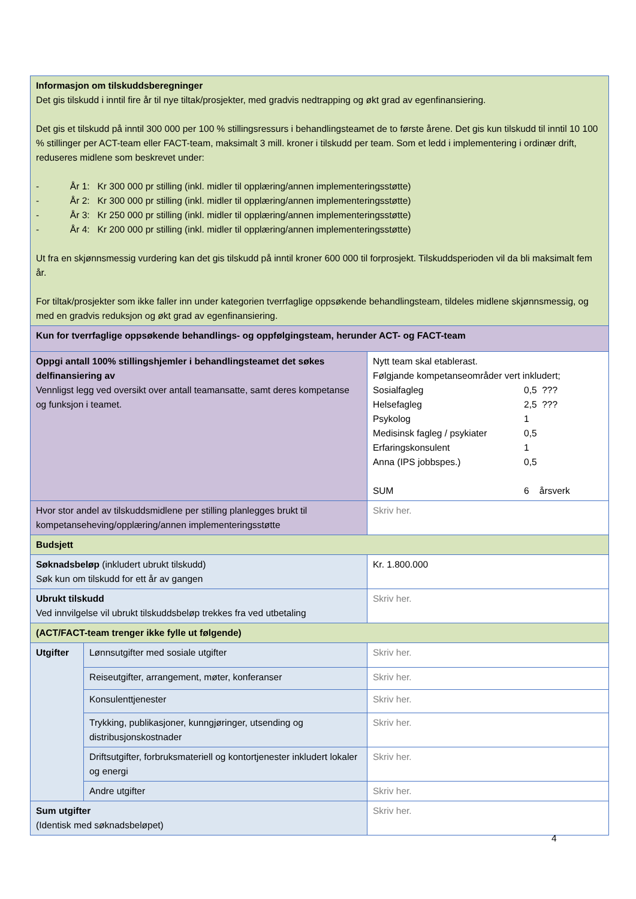| Informasjon om tilskuddsberegninger Det gis tilskudd i inntil fire år til nye tiltak/prosjekter, med gradvis nedtrapping og økt grad av egenfinansiering. Det gis et tilskudd på inntil 300 000 per 100 % stillingsressurs i behandlingsteamet de to første årene. Det gis kun tilskudd til inntil 10 100 % stillinger per ACT-team eller FACT-team, maksimalt 3 mill. kroner i tilskudd per team. Som et ledd i implementering i ordinær drift, reduseres midlene som beskrevet under: - År 1: Kr 300 000 pr stilling (inkl. midler til opplæring/annen implementeringsstøtte) - År 2: Kr 300 000 pr stilling (inkl. midler til opplæring/annen implementeringsstøtte) - År 3: Kr 250 000 pr stilling (inkl. midler til opplæring/annen implementeringsstøtte) - År 4: Kr 200 000 pr stilling (inkl. midler til opplæring/annen implementeringsstøtte) Ut fra en skjønnsmessig vurdering kan det gis tilskudd på inntil kroner 600 000 til forprosjekt. Tilskuddsperioden vil da bli maksimalt fem år. For tiltak/prosjekter som ikke faller inn under kategorien tverrfaglige oppsøkende behandlingsteam, tildeles midlene skjønnsmessig, og med en gradvis reduksjon og økt grad av egenfinansiering. | | |
| Kun for tverrfaglige oppsøkende behandlings- og oppfølgingsteam, herunder ACT- og FACT-team | | |
| Oppgi antall 100% stillingshjemler i behandlingsteamet det søkes delfinansiering av Vennligst legg ved oversikt over antall teamansatte, samt deres kompetanse og funksjon i teamet. | | Nytt team skal etablerast. Følgjande kompetanseområder vert inkludert; Sosialfagleg 0,5 ??? Helsefagleg 2,5 ??? Psykolog 1 Medisinsk fagleg / psykiater 0,5 Erfaringskonsulent 1 Anna (IPS jobbspes.) 0,5 SUM 6 årsverk |
| Hvor stor andel av tilskuddsmidlene per stilling planlegges brukt til kompetanseheving/opplæring/annen implementeringsstøtte | | Skriv her. |
| Budsjett | | |
| Søknadsbeløp (inkludert ubrukt tilskudd) Søk kun om tilskudd for ett år av gangen | | Kr. 1.800.000 |
| Ubrukt tilskudd Ved innvilgelse vil ubrukt tilskuddsbeløp trekkes fra ved utbetaling | | Skriv her. |
| (ACT/FACT-team trenger ikke fylle ut følgende) | | |
| Utgifter | Lønnsutgifter med sosiale utgifter | Skriv her. |
| | Reiseutgifter, arrangement, møter, konferanser | Skriv her. |
| | Konsulenttjenester | Skriv her. |
| | Trykking, publikasjoner, kunngjøringer, utsending og distribusjonskostnader | Skriv her. |
| | Driftsutgifter, forbruksmateriell og kontortjenester inkludert lokaler og energi | Skriv her. |
| | Andre utgifter | Skriv her. |
| Sum utgifter (Identisk med søknadsbeløpet) | | Skriv her. |
4